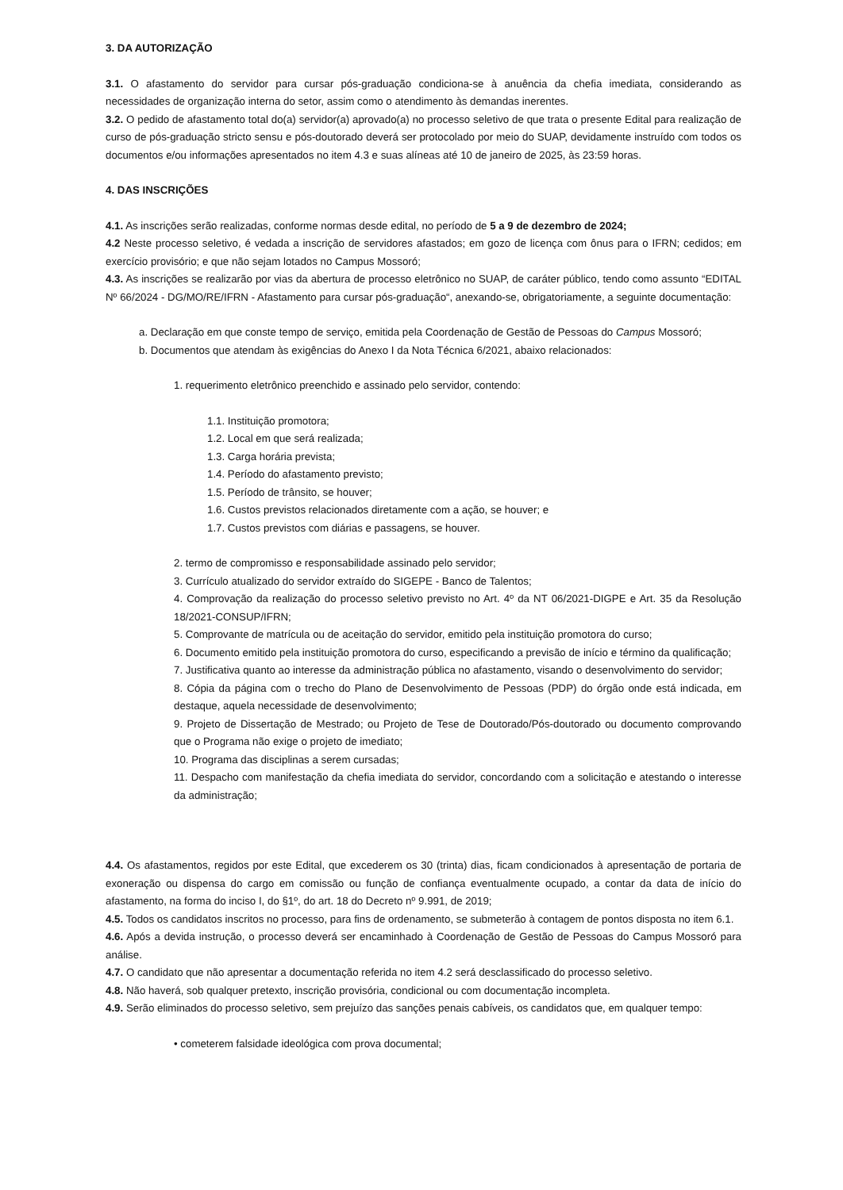3. DA AUTORIZAÇÃO
3.1. O afastamento do servidor para cursar pós-graduação condiciona-se à anuência da chefia imediata, considerando as necessidades de organização interna do setor, assim como o atendimento às demandas inerentes.
3.2. O pedido de afastamento total do(a) servidor(a) aprovado(a) no processo seletivo de que trata o presente Edital para realização de curso de pós-graduação stricto sensu e pós-doutorado deverá ser protocolado por meio do SUAP, devidamente instruído com todos os documentos e/ou informações apresentados no item 4.3 e suas alíneas até 10 de janeiro de 2025, às 23:59 horas.
4. DAS INSCRIÇÕES
4.1. As inscrições serão realizadas, conforme normas desde edital, no período de 5 a 9 de dezembro de 2024;
4.2 Neste processo seletivo, é vedada a inscrição de servidores afastados; em gozo de licença com ônus para o IFRN; cedidos; em exercício provisório; e que não sejam lotados no Campus Mossoró;
4.3. As inscrições se realizarão por vias da abertura de processo eletrônico no SUAP, de caráter público, tendo como assunto “EDITAL Nº 66/2024 - DG/MO/RE/IFRN - Afastamento para cursar pós-graduação“, anexando-se, obrigatoriamente, a seguinte documentação:
a. Declaração em que conste tempo de serviço, emitida pela Coordenação de Gestão de Pessoas do Campus Mossoró;
b. Documentos que atendam às exigências do Anexo I da Nota Técnica 6/2021, abaixo relacionados:
1. requerimento eletrônico preenchido e assinado pelo servidor, contendo:
1.1. Instituição promotora;
1.2. Local em que será realizada;
1.3. Carga horária prevista;
1.4. Período do afastamento previsto;
1.5. Período de trânsito, se houver;
1.6. Custos previstos relacionados diretamente com a ação, se houver; e
1.7. Custos previstos com diárias e passagens, se houver.
2. termo de compromisso e responsabilidade assinado pelo servidor;
3. Currículo atualizado do servidor extraído do SIGEPE - Banco de Talentos;
4. Comprovação da realização do processo seletivo previsto no Art. 4º da NT 06/2021-DIGPE e Art. 35 da Resolução 18/2021-CONSUP/IFRN;
5. Comprovante de matrícula ou de aceitação do servidor, emitido pela instituição promotora do curso;
6. Documento emitido pela instituição promotora do curso, especificando a previsão de início e término da qualificação;
7. Justificativa quanto ao interesse da administração pública no afastamento, visando o desenvolvimento do servidor;
8. Cópia da página com o trecho do Plano de Desenvolvimento de Pessoas (PDP) do órgão onde está indicada, em destaque, aquela necessidade de desenvolvimento;
9. Projeto de Dissertação de Mestrado; ou Projeto de Tese de Doutorado/Pós-doutorado ou documento comprovando que o Programa não exige o projeto de imediato;
10. Programa das disciplinas a serem cursadas;
11. Despacho com manifestação da chefia imediata do servidor, concordando com a solicitação e atestando o interesse da administração;
4.4. Os afastamentos, regidos por este Edital, que excederem os 30 (trinta) dias, ficam condicionados à apresentação de portaria de exoneração ou dispensa do cargo em comissão ou função de confiança eventualmente ocupado, a contar da data de início do afastamento, na forma do inciso I, do §1º, do art. 18 do Decreto nº 9.991, de 2019;
4.5. Todos os candidatos inscritos no processo, para fins de ordenamento, se submeterão à contagem de pontos disposta no item 6.1.
4.6. Após a devida instrução, o processo deverá ser encaminhado à Coordenação de Gestão de Pessoas do Campus Mossoró para análise.
4.7. O candidato que não apresentar a documentação referida no item 4.2 será desclassificado do processo seletivo.
4.8. Não haverá, sob qualquer pretexto, inscrição provisória, condicional ou com documentação incompleta.
4.9. Serão eliminados do processo seletivo, sem prejuízo das sanções penais cabíveis, os candidatos que, em qualquer tempo:
• cometerem falsidade ideológica com prova documental;